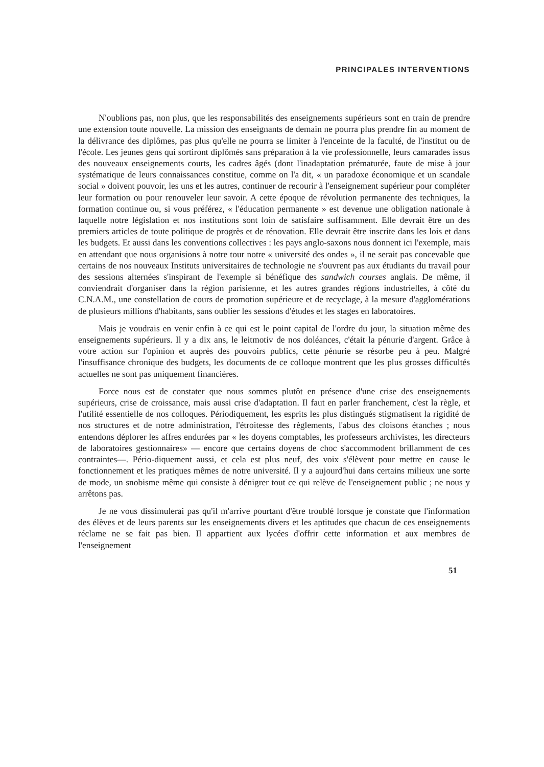PRINCIPALES INTERVENTIONS
N'oublions pas, non plus, que les responsabilités des enseignements supérieurs sont en train de prendre une extension toute nouvelle. La mission des enseignants de demain ne pourra plus prendre fin au moment de la délivrance des diplômes, pas plus qu'elle ne pourra se limiter à l'enceinte de la faculté, de l'institut ou de l'école. Les jeunes gens qui sortiront diplômés sans préparation à la vie professionnelle, leurs camarades issus des nouveaux enseignements courts, les cadres âgés (dont l'inadaptation prématurée, faute de mise à jour systématique de leurs connaissances constitue, comme on l'a dit, « un paradoxe économique et un scandale social » doivent pouvoir, les uns et les autres, continuer de recourir à l'enseignement supérieur pour compléter leur formation ou pour renouveler leur savoir. A cette époque de révolution permanente des techniques, la formation continue ou, si vous préférez, « l'éducation permanente » est devenue une obligation nationale à laquelle notre législation et nos institutions sont loin de satisfaire suffisamment. Elle devrait être un des premiers articles de toute politique de progrès et de rénovation. Elle devrait être inscrite dans les lois et dans les budgets. Et aussi dans les conventions collectives : les pays anglo-saxons nous donnent ici l'exemple, mais en attendant que nous organisions à notre tour notre « université des ondes », il ne serait pas concevable que certains de nos nouveaux Instituts universitaires de technologie ne s'ouvrent pas aux étudiants du travail pour des sessions alternées s'inspirant de l'exemple si bénéfique des sandwich courses anglais. De même, il conviendrait d'organiser dans la région parisienne, et les autres grandes régions industrielles, à côté du C.N.A.M., une constellation de cours de promotion supérieure et de recyclage, à la mesure d'agglomérations de plusieurs millions d'habitants, sans oublier les sessions d'études et les stages en laboratoires.
Mais je voudrais en venir enfin à ce qui est le point capital de l'ordre du jour, la situation même des enseignements supérieurs. Il y a dix ans, le leitmotiv de nos doléances, c'était la pénurie d'argent. Grâce à votre action sur l'opinion et auprès des pouvoirs publics, cette pénurie se résorbe peu à peu. Malgré l'insuffisance chronique des budgets, les documents de ce colloque montrent que les plus grosses difficultés actuelles ne sont pas uniquement financières.
Force nous est de constater que nous sommes plutôt en présence d'une crise des enseignements supérieurs, crise de croissance, mais aussi crise d'adaptation. Il faut en parler franchement, c'est la règle, et l'utilité essentielle de nos colloques. Périodiquement, les esprits les plus distingués stigmatisent la rigidité de nos structures et de notre administration, l'étroitesse des règlements, l'abus des cloisons étanches ; nous entendons déplorer les affres endurées par « les doyens comptables, les professeurs archivistes, les directeurs de laboratoires gestionnaires» — encore que certains doyens de choc s'accommodent brillamment de ces contraintes—. Pério-diquement aussi, et cela est plus neuf, des voix s'élèvent pour mettre en cause le fonctionnement et les pratiques mêmes de notre université. Il y a aujourd'hui dans certains milieux une sorte de mode, un snobisme même qui consiste à dénigrer tout ce qui relève de l'enseignement public ; ne nous y arrêtons pas.
Je ne vous dissimulerai pas qu'il m'arrive pourtant d'être troublé lorsque je constate que l'information des élèves et de leurs parents sur les enseignements divers et les aptitudes que chacun de ces enseignements réclame ne se fait pas bien. Il appartient aux lycées d'offrir cette information et aux membres de l'enseignement
51